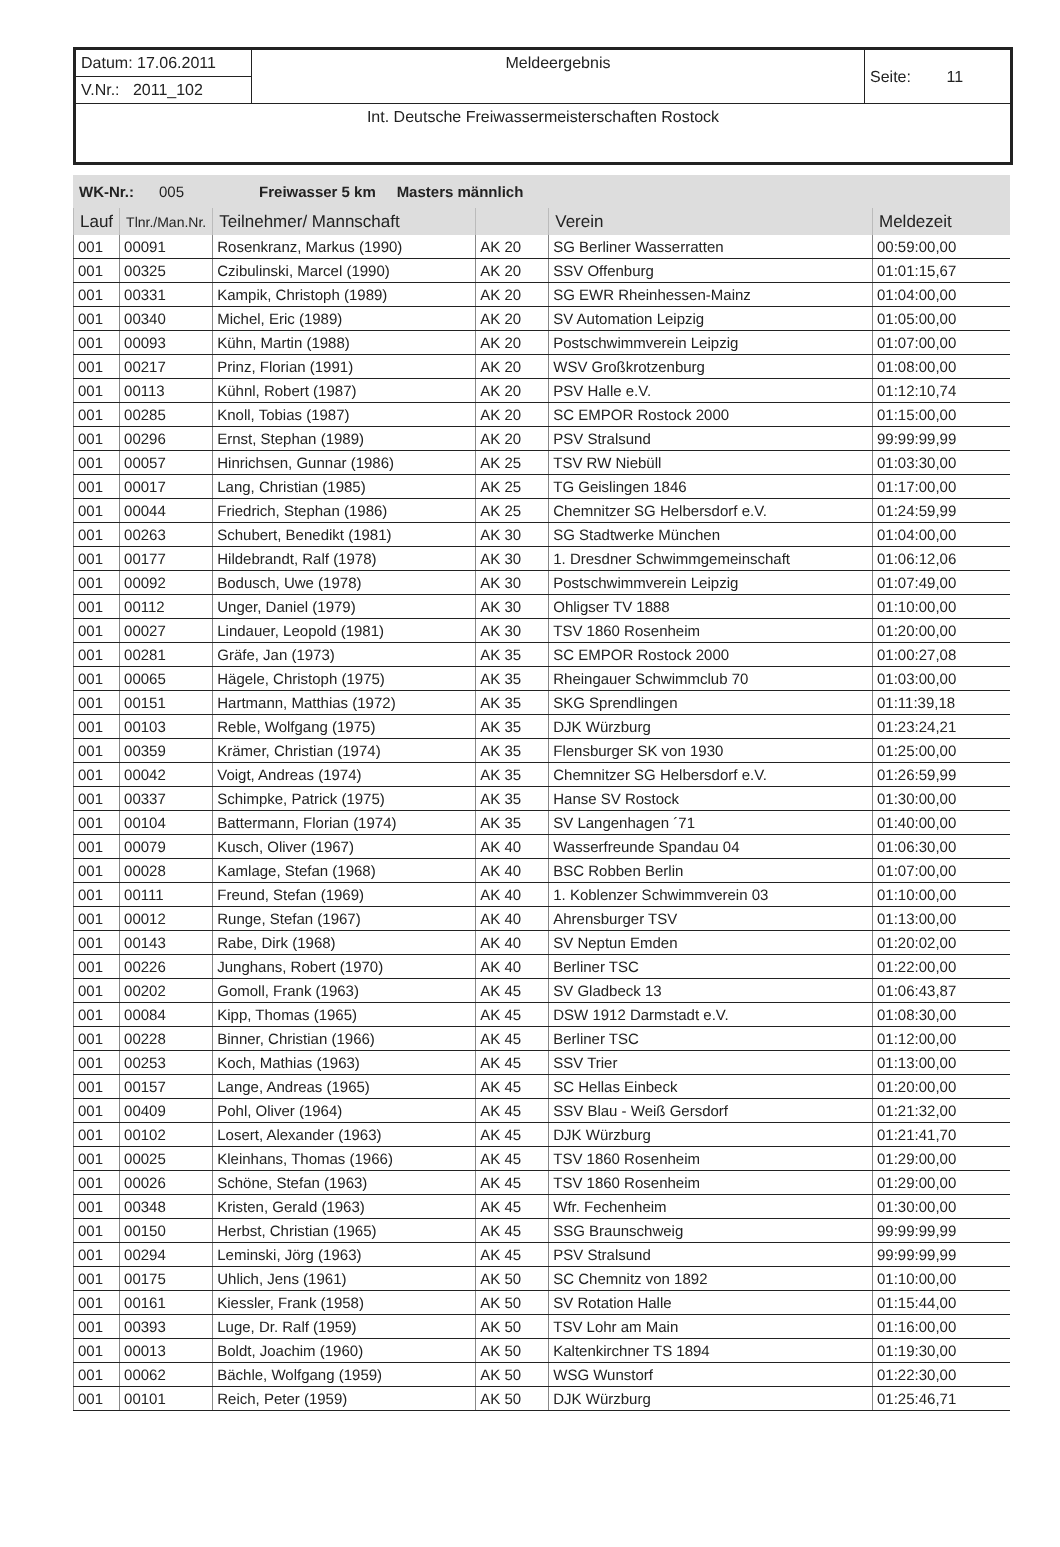| Datum: 17.06.2011 | Meldeergebnis | Seite: 11 |
| V.Nr.: 2011_102 | | |
| Int. Deutsche Freiwassermeisterschaften Rostock | | |
WK-Nr.: 005 Freiwasser 5 km Masters männlich
| Lauf | Tlnr./Man.Nr. | Teilnehmer/ Mannschaft | | Verein | Meldezeit |
| --- | --- | --- | --- | --- | --- |
| 001 | 00091 | Rosenkranz, Markus (1990) | AK 20 | SG Berliner Wasserratten | 00:59:00,00 |
| 001 | 00325 | Czibulinski, Marcel (1990) | AK 20 | SSV Offenburg | 01:01:15,67 |
| 001 | 00331 | Kampik, Christoph (1989) | AK 20 | SG EWR Rheinhessen-Mainz | 01:04:00,00 |
| 001 | 00340 | Michel, Eric (1989) | AK 20 | SV Automation Leipzig | 01:05:00,00 |
| 001 | 00093 | Kühn, Martin (1988) | AK 20 | Postschwimmverein Leipzig | 01:07:00,00 |
| 001 | 00217 | Prinz, Florian (1991) | AK 20 | WSV Großkrotzenburg | 01:08:00,00 |
| 001 | 00113 | Kühnl, Robert (1987) | AK 20 | PSV Halle e.V. | 01:12:10,74 |
| 001 | 00285 | Knoll, Tobias (1987) | AK 20 | SC EMPOR Rostock 2000 | 01:15:00,00 |
| 001 | 00296 | Ernst, Stephan (1989) | AK 20 | PSV Stralsund | 99:99:99,99 |
| 001 | 00057 | Hinrichsen, Gunnar (1986) | AK 25 | TSV RW Niebüll | 01:03:30,00 |
| 001 | 00017 | Lang, Christian (1985) | AK 25 | TG Geislingen 1846 | 01:17:00,00 |
| 001 | 00044 | Friedrich, Stephan (1986) | AK 25 | Chemnitzer SG Helbersdorf e.V. | 01:24:59,99 |
| 001 | 00263 | Schubert, Benedikt (1981) | AK 30 | SG Stadtwerke München | 01:04:00,00 |
| 001 | 00177 | Hildebrandt, Ralf (1978) | AK 30 | 1. Dresdner Schwimmgemeinschaft | 01:06:12,06 |
| 001 | 00092 | Bodusch, Uwe (1978) | AK 30 | Postschwimmverein Leipzig | 01:07:49,00 |
| 001 | 00112 | Unger, Daniel (1979) | AK 30 | Ohligser TV 1888 | 01:10:00,00 |
| 001 | 00027 | Lindauer, Leopold (1981) | AK 30 | TSV 1860 Rosenheim | 01:20:00,00 |
| 001 | 00281 | Gräfe, Jan (1973) | AK 35 | SC EMPOR Rostock 2000 | 01:00:27,08 |
| 001 | 00065 | Hägele, Christoph (1975) | AK 35 | Rheingauer Schwimmclub 70 | 01:03:00,00 |
| 001 | 00151 | Hartmann, Matthias (1972) | AK 35 | SKG Sprendlingen | 01:11:39,18 |
| 001 | 00103 | Reble, Wolfgang (1975) | AK 35 | DJK Würzburg | 01:23:24,21 |
| 001 | 00359 | Krämer, Christian (1974) | AK 35 | Flensburger SK von 1930 | 01:25:00,00 |
| 001 | 00042 | Voigt, Andreas (1974) | AK 35 | Chemnitzer SG Helbersdorf e.V. | 01:26:59,99 |
| 001 | 00337 | Schimpke, Patrick (1975) | AK 35 | Hanse SV Rostock | 01:30:00,00 |
| 001 | 00104 | Battermann, Florian (1974) | AK 35 | SV Langenhagen ´71 | 01:40:00,00 |
| 001 | 00079 | Kusch, Oliver (1967) | AK 40 | Wasserfreunde Spandau 04 | 01:06:30,00 |
| 001 | 00028 | Kamlage, Stefan (1968) | AK 40 | BSC Robben Berlin | 01:07:00,00 |
| 001 | 00111 | Freund, Stefan (1969) | AK 40 | 1. Koblenzer Schwimmverein 03 | 01:10:00,00 |
| 001 | 00012 | Runge, Stefan (1967) | AK 40 | Ahrensburger TSV | 01:13:00,00 |
| 001 | 00143 | Rabe, Dirk (1968) | AK 40 | SV Neptun Emden | 01:20:02,00 |
| 001 | 00226 | Junghans, Robert (1970) | AK 40 | Berliner TSC | 01:22:00,00 |
| 001 | 00202 | Gomoll, Frank (1963) | AK 45 | SV Gladbeck 13 | 01:06:43,87 |
| 001 | 00084 | Kipp, Thomas (1965) | AK 45 | DSW 1912 Darmstadt e.V. | 01:08:30,00 |
| 001 | 00228 | Binner, Christian (1966) | AK 45 | Berliner TSC | 01:12:00,00 |
| 001 | 00253 | Koch, Mathias (1963) | AK 45 | SSV Trier | 01:13:00,00 |
| 001 | 00157 | Lange, Andreas (1965) | AK 45 | SC Hellas Einbeck | 01:20:00,00 |
| 001 | 00409 | Pohl, Oliver (1964) | AK 45 | SSV Blau - Weiß Gersdorf | 01:21:32,00 |
| 001 | 00102 | Losert, Alexander (1963) | AK 45 | DJK Würzburg | 01:21:41,70 |
| 001 | 00025 | Kleinhans, Thomas (1966) | AK 45 | TSV 1860 Rosenheim | 01:29:00,00 |
| 001 | 00026 | Schöne, Stefan (1963) | AK 45 | TSV 1860 Rosenheim | 01:29:00,00 |
| 001 | 00348 | Kristen, Gerald (1963) | AK 45 | Wfr. Fechenheim | 01:30:00,00 |
| 001 | 00150 | Herbst, Christian (1965) | AK 45 | SSG Braunschweig | 99:99:99,99 |
| 001 | 00294 | Leminski, Jörg (1963) | AK 45 | PSV Stralsund | 99:99:99,99 |
| 001 | 00175 | Uhlich, Jens (1961) | AK 50 | SC Chemnitz von 1892 | 01:10:00,00 |
| 001 | 00161 | Kiessler, Frank (1958) | AK 50 | SV Rotation Halle | 01:15:44,00 |
| 001 | 00393 | Luge, Dr. Ralf (1959) | AK 50 | TSV Lohr am Main | 01:16:00,00 |
| 001 | 00013 | Boldt, Joachim (1960) | AK 50 | Kaltenkirchner TS 1894 | 01:19:30,00 |
| 001 | 00062 | Bächle, Wolfgang (1959) | AK 50 | WSG Wunstorf | 01:22:30,00 |
| 001 | 00101 | Reich, Peter (1959) | AK 50 | DJK Würzburg | 01:25:46,71 |